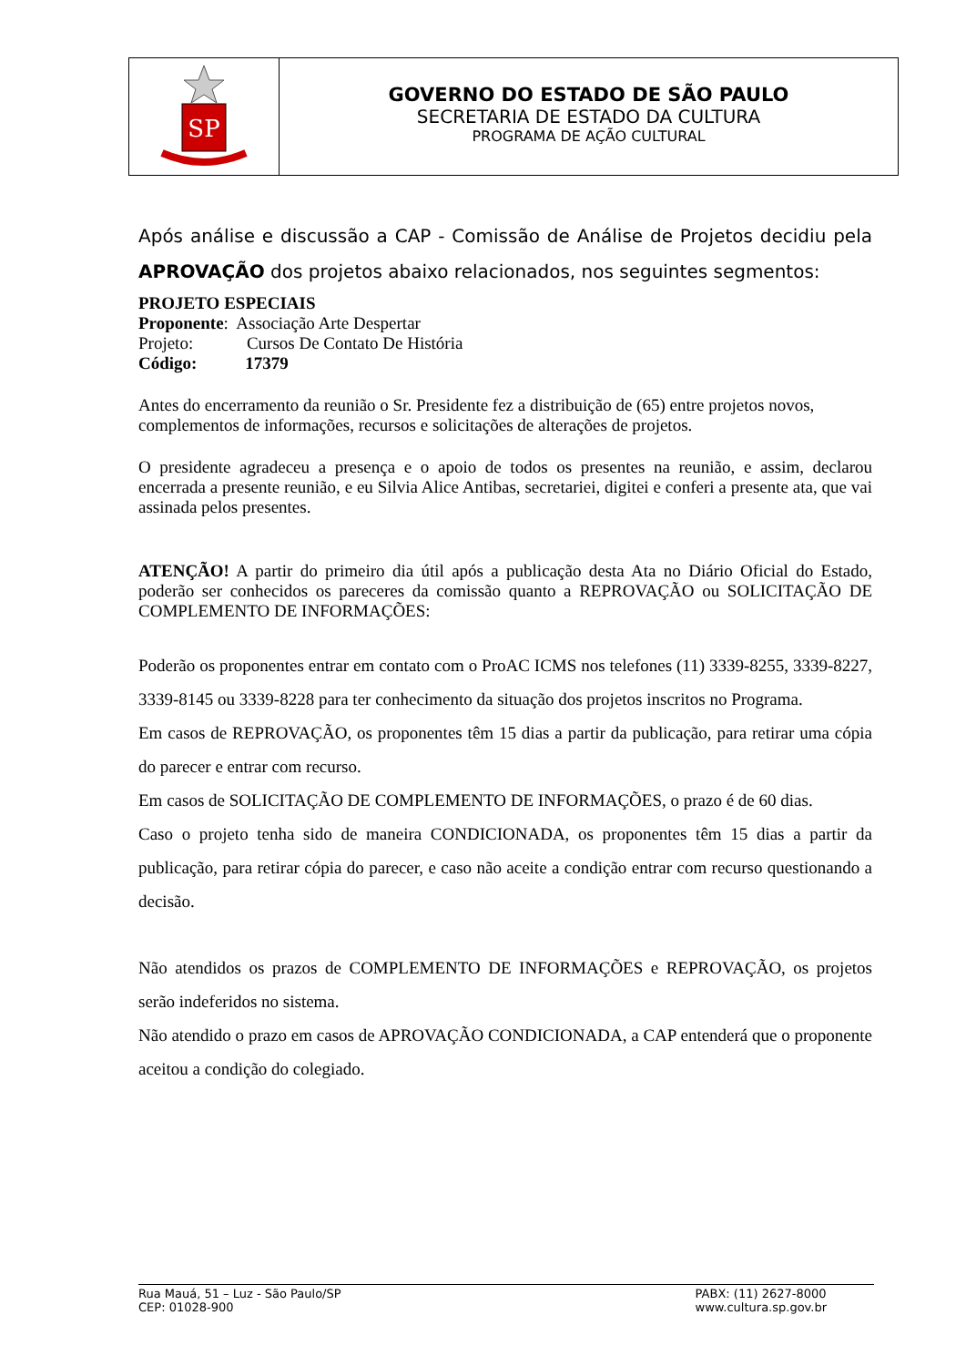SP
GOVERNO DO ESTADO DE SÃO PAULO
SECRETARIA DE ESTADO DA CULTURA
PROGRAMA DE AÇÃO CULTURAL
Após análise e discussão a CAP - Comissão de Análise de Projetos decidiu pela APROVAÇÃO dos projetos abaixo relacionados, nos seguintes segmentos:
PROJETO ESPECIAIS
Proponente: Associação Arte Despertar
Projeto: Cursos De Contato De História
Código: 17379
Antes do encerramento da reunião o Sr. Presidente fez a distribuição de (65) entre projetos novos, complementos de informações, recursos e solicitações de alterações de projetos.
O presidente agradeceu a presença e o apoio de todos os presentes na reunião, e assim, declarou encerrada a presente reunião, e eu Silvia Alice Antibas, secretariei, digitei e conferi a presente ata, que vai assinada pelos presentes.
ATENÇÃO! A partir do primeiro dia útil após a publicação desta Ata no Diário Oficial do Estado, poderão ser conhecidos os pareceres da comissão quanto a REPROVAÇÃO ou SOLICITAÇÃO DE COMPLEMENTO DE INFORMAÇÕES:
Poderão os proponentes entrar em contato com o ProAC ICMS nos telefones (11) 3339-8255, 3339-8227, 3339-8145 ou 3339-8228 para ter conhecimento da situação dos projetos inscritos no Programa.
Em casos de REPROVAÇÃO, os proponentes têm 15 dias a partir da publicação, para retirar uma cópia do parecer e entrar com recurso.
Em casos de SOLICITAÇÃO DE COMPLEMENTO DE INFORMAÇÕES, o prazo é de 60 dias.
Caso o projeto tenha sido de maneira CONDICIONADA, os proponentes têm 15 dias a partir da publicação, para retirar cópia do parecer, e caso não aceite a condição entrar com recurso questionando a decisão.
Não atendidos os prazos de COMPLEMENTO DE INFORMAÇÕES e REPROVAÇÃO, os projetos serão indeferidos no sistema.
Não atendido o prazo em casos de APROVAÇÃO CONDICIONADA, a CAP entenderá que o proponente aceitou a condição do colegiado.
Rua Mauá, 51 – Luz - São Paulo/SP
CEP: 01028-900
PABX: (11) 2627-8000
www.cultura.sp.gov.br